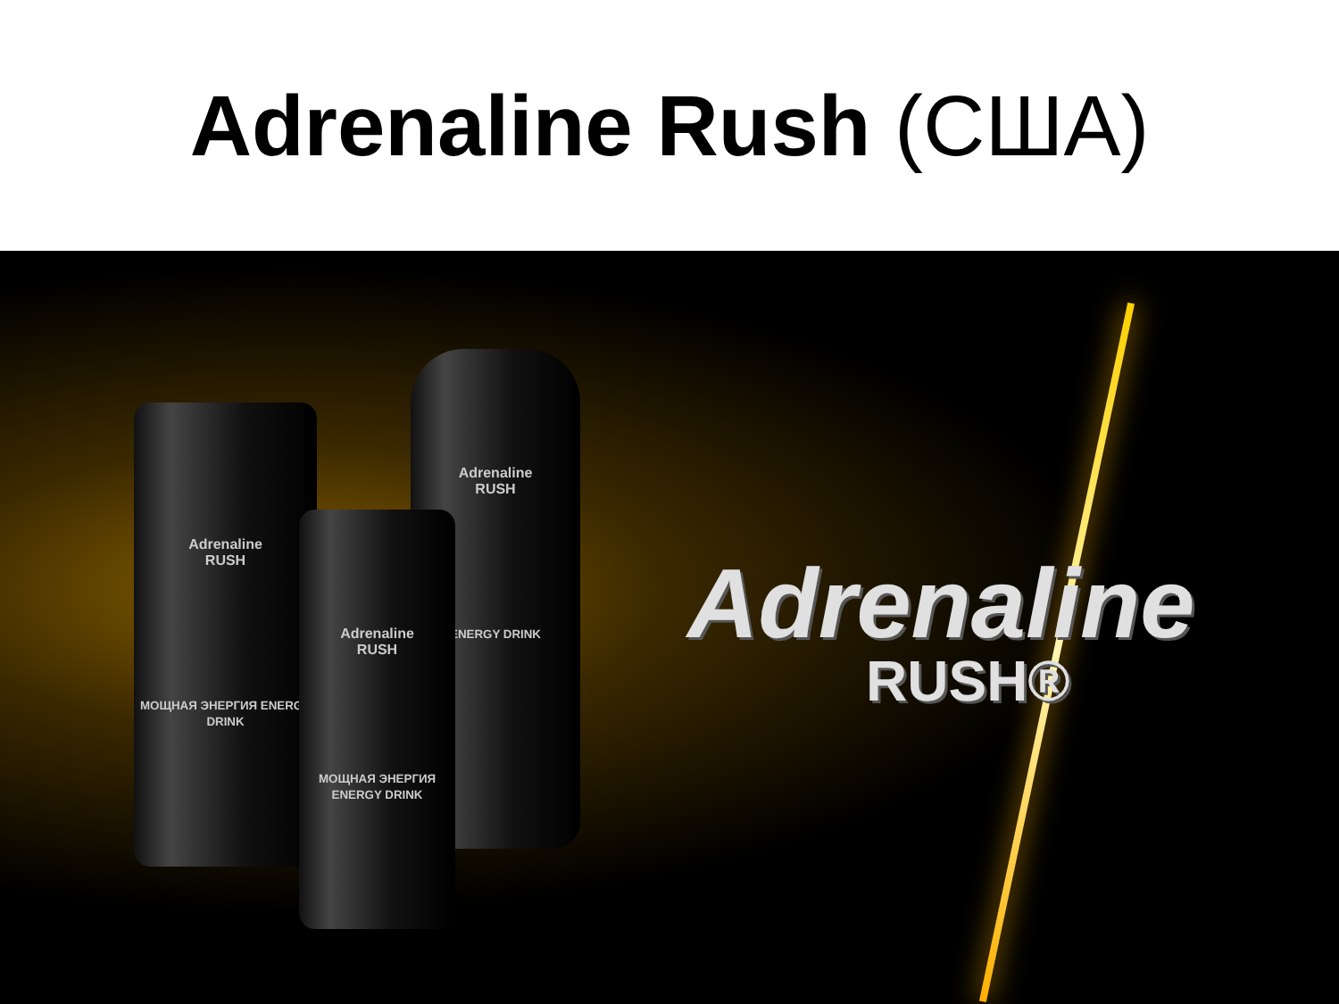Adrenaline Rush (США)
Adrenaline
RUSH
МОЩНАЯ ЭНЕРГИЯ ENERGY DRINK
Adrenaline
RUSH
ENERGY DRINK
Adrenaline
RUSH
МОЩНАЯ ЭНЕРГИЯ ENERGY DRINK
Adrenaline
RUSH®